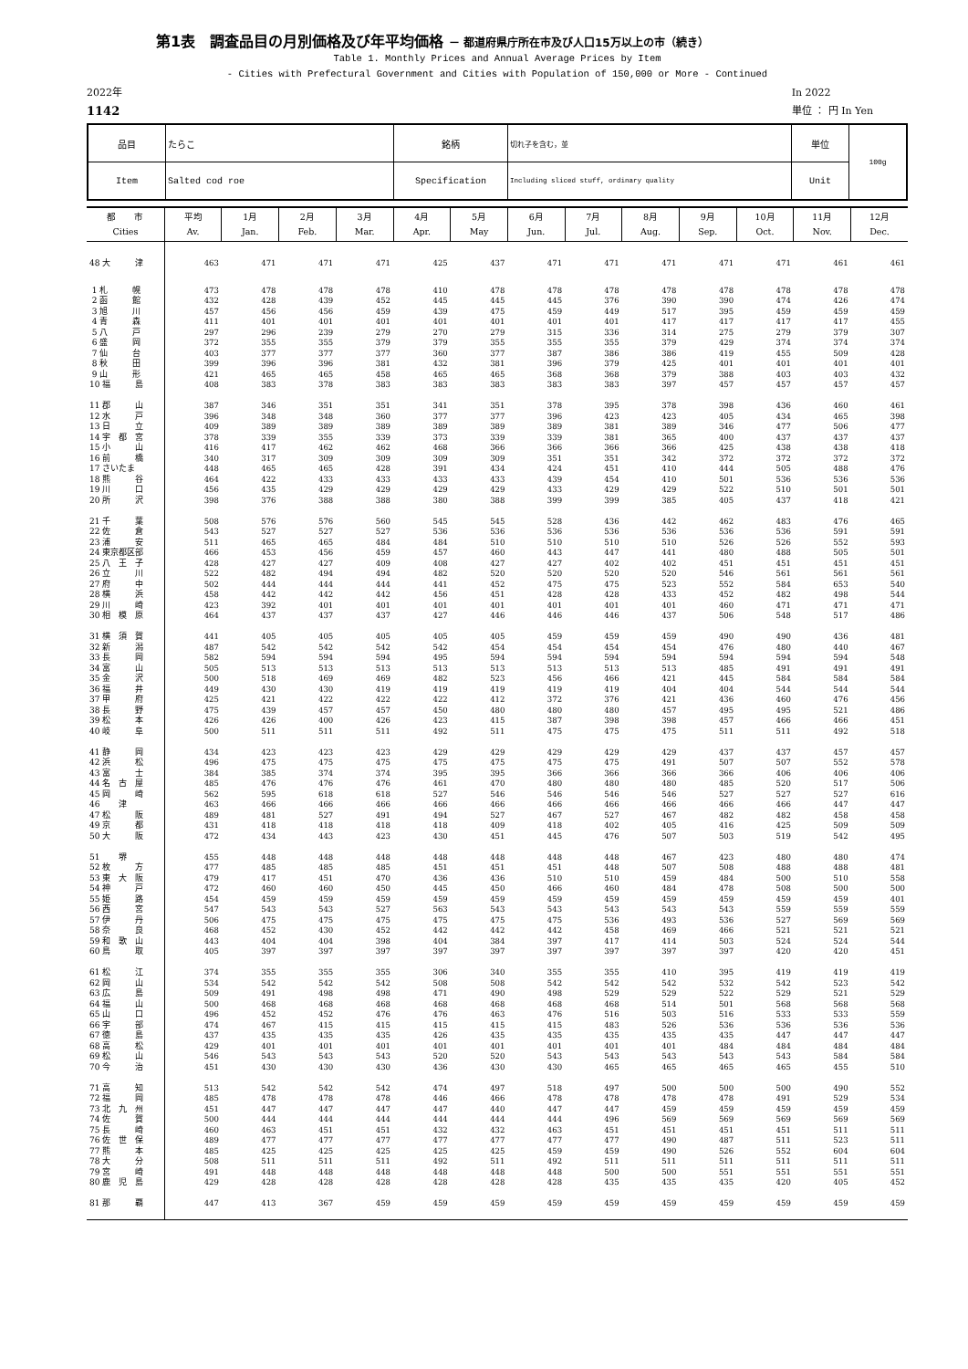第1表　調査品目の月別価格及び年平均価格 － 都道府県庁所在市及び人口15万以上の市（続き）
Table 1. Monthly Prices and Annual Average Prices by Item
- Cities with Prefectural Government and Cities with Population of 150,000 or More - Continued
2022年
1142
In 2022
単位 ： 円 In Yen
| 品目 | たらこ | 銘柄 | 切れ子を含む，並 | 単位 | 100g |
| Item | Salted cod roe | Specification | Including sliced stuff, ordinary quality | Unit | |
| 都 市 Cities | 平均 Av. | 1月 Jan. | 2月 Feb. | 3月 Mar. | 4月 Apr. | 5月 May | 6月 Jun. | 7月 Jul. | 8月 Aug. | 9月 Sep. | 10月 Oct. | 11月 Nov. | 12月 Dec. |
| --- | --- | --- | --- | --- | --- | --- | --- | --- | --- | --- | --- | --- | --- |
| 48 大 津 | 463 | 471 | 471 | 471 | 425 | 437 | 471 | 471 | 471 | 471 | 471 | 461 | 461 |
| 1 札 幌 | 473 | 478 | 478 | 478 | 410 | 478 | 478 | 478 | 478 | 478 | 478 | 478 | 478 |
| 2 函 館 | 432 | 428 | 439 | 452 | 445 | 445 | 445 | 376 | 390 | 390 | 474 | 426 | 474 |
| 3 旭 川 | 457 | 456 | 456 | 459 | 439 | 475 | 459 | 449 | 517 | 395 | 459 | 459 | 459 |
| 4 青 森 | 411 | 401 | 401 | 401 | 401 | 401 | 401 | 401 | 417 | 417 | 417 | 417 | 455 |
| 5 八 戸 | 297 | 296 | 239 | 279 | 270 | 279 | 315 | 336 | 314 | 275 | 279 | 379 | 307 |
| 6 盛 岡 | 372 | 355 | 355 | 379 | 379 | 355 | 355 | 355 | 379 | 429 | 374 | 374 | 374 |
| 7 仙 台 | 403 | 377 | 377 | 377 | 360 | 377 | 387 | 386 | 386 | 419 | 455 | 509 | 428 |
| 8 秋 田 | 399 | 396 | 396 | 381 | 432 | 381 | 396 | 379 | 425 | 401 | 401 | 401 | 401 |
| 9 山 形 | 421 | 465 | 465 | 458 | 465 | 465 | 368 | 368 | 379 | 388 | 403 | 403 | 432 |
| 10 福 島 | 408 | 383 | 378 | 383 | 383 | 383 | 383 | 383 | 397 | 457 | 457 | 457 | 457 |
| 11 郡 山 | 387 | 346 | 351 | 351 | 341 | 351 | 378 | 395 | 378 | 398 | 436 | 460 | 461 |
| 12 水 戸 | 396 | 348 | 348 | 360 | 377 | 377 | 396 | 423 | 423 | 405 | 434 | 465 | 398 |
| 13 日 立 | 409 | 389 | 389 | 389 | 389 | 389 | 389 | 381 | 389 | 346 | 477 | 506 | 477 |
| 14 宇 都 宮 | 378 | 339 | 355 | 339 | 373 | 339 | 339 | 381 | 365 | 400 | 437 | 437 | 437 |
| 15 小 山 | 416 | 417 | 462 | 462 | 468 | 366 | 366 | 366 | 366 | 425 | 438 | 438 | 418 |
| 16 前 橋 | 340 | 317 | 309 | 309 | 309 | 309 | 351 | 351 | 342 | 372 | 372 | 372 | 372 |
| 17 さいたま | 448 | 465 | 465 | 428 | 391 | 434 | 424 | 451 | 410 | 444 | 505 | 488 | 476 |
| 18 熊 谷 | 464 | 422 | 433 | 433 | 433 | 433 | 439 | 454 | 410 | 501 | 536 | 536 | 536 |
| 19 川 口 | 456 | 435 | 429 | 429 | 429 | 429 | 433 | 429 | 429 | 522 | 510 | 501 | 501 |
| 20 所 沢 | 398 | 376 | 388 | 388 | 380 | 388 | 399 | 399 | 385 | 405 | 437 | 418 | 421 |
| 21 千 葉 | 508 | 576 | 576 | 560 | 545 | 545 | 528 | 436 | 442 | 462 | 483 | 476 | 465 |
| 22 佐 倉 | 543 | 527 | 527 | 527 | 536 | 536 | 536 | 536 | 536 | 536 | 536 | 591 | 591 |
| 23 浦 安 | 511 | 465 | 465 | 484 | 484 | 510 | 510 | 510 | 510 | 526 | 526 | 552 | 593 |
| 24 東京都区部 | 466 | 453 | 456 | 459 | 457 | 460 | 443 | 447 | 441 | 480 | 488 | 505 | 501 |
| 25 八 王 子 | 428 | 427 | 427 | 409 | 408 | 427 | 427 | 402 | 402 | 451 | 451 | 451 | 451 |
| 26 立 川 | 522 | 482 | 494 | 494 | 482 | 520 | 520 | 520 | 520 | 546 | 561 | 561 | 561 |
| 27 府 中 | 502 | 444 | 444 | 444 | 441 | 452 | 475 | 475 | 523 | 552 | 584 | 653 | 540 |
| 28 横 浜 | 458 | 442 | 442 | 442 | 456 | 451 | 428 | 428 | 433 | 452 | 482 | 498 | 544 |
| 29 川 崎 | 423 | 392 | 401 | 401 | 401 | 401 | 401 | 401 | 401 | 460 | 471 | 471 | 471 |
| 30 相 模 原 | 464 | 437 | 437 | 437 | 427 | 446 | 446 | 446 | 437 | 506 | 548 | 517 | 486 |
| 31 横 須 賀 | 441 | 405 | 405 | 405 | 405 | 405 | 459 | 459 | 459 | 490 | 490 | 436 | 481 |
| 32 新 潟 | 487 | 542 | 542 | 542 | 542 | 454 | 454 | 454 | 454 | 476 | 480 | 440 | 467 |
| 33 長 岡 | 582 | 594 | 594 | 594 | 495 | 594 | 594 | 594 | 594 | 594 | 594 | 594 | 548 |
| 34 富 山 | 505 | 513 | 513 | 513 | 513 | 513 | 513 | 513 | 513 | 485 | 491 | 491 | 491 |
| 35 金 沢 | 500 | 518 | 469 | 469 | 482 | 523 | 456 | 466 | 421 | 445 | 584 | 584 | 584 |
| 36 福 井 | 449 | 430 | 430 | 419 | 419 | 419 | 419 | 419 | 404 | 404 | 544 | 544 | 544 |
| 37 甲 府 | 425 | 421 | 422 | 422 | 422 | 412 | 372 | 376 | 421 | 436 | 460 | 476 | 456 |
| 38 長 野 | 475 | 439 | 457 | 457 | 450 | 480 | 480 | 480 | 457 | 495 | 495 | 521 | 486 |
| 39 松 本 | 426 | 426 | 400 | 426 | 423 | 415 | 387 | 398 | 398 | 457 | 466 | 466 | 451 |
| 40 岐 阜 | 500 | 511 | 511 | 511 | 492 | 511 | 475 | 475 | 475 | 511 | 511 | 492 | 518 |
| 41 静 岡 | 434 | 423 | 423 | 423 | 429 | 429 | 429 | 429 | 429 | 437 | 437 | 457 | 457 |
| 42 浜 松 | 496 | 475 | 475 | 475 | 475 | 475 | 475 | 475 | 491 | 507 | 507 | 552 | 578 |
| 43 富 士 | 384 | 385 | 374 | 374 | 395 | 395 | 366 | 366 | 366 | 366 | 406 | 406 | 406 |
| 44 名 古 屋 | 485 | 476 | 476 | 476 | 461 | 470 | 480 | 480 | 480 | 485 | 520 | 517 | 506 |
| 45 岡 崎 | 562 | 595 | 618 | 618 | 527 | 546 | 546 | 546 | 546 | 527 | 527 | 527 | 616 |
| 46 津 | 463 | 466 | 466 | 466 | 466 | 466 | 466 | 466 | 466 | 466 | 466 | 447 | 447 |
| 47 松 阪 | 489 | 481 | 527 | 491 | 494 | 527 | 467 | 527 | 467 | 482 | 482 | 458 | 458 |
| 49 京 都 | 431 | 418 | 418 | 418 | 418 | 409 | 418 | 402 | 405 | 416 | 425 | 509 | 509 |
| 50 大 阪 | 472 | 434 | 443 | 423 | 430 | 451 | 445 | 476 | 507 | 503 | 519 | 542 | 495 |
| 51 堺 | 455 | 448 | 448 | 448 | 448 | 448 | 448 | 448 | 467 | 423 | 480 | 480 | 474 |
| 52 枚 方 | 477 | 485 | 485 | 485 | 451 | 451 | 451 | 448 | 507 | 508 | 488 | 488 | 481 |
| 53 東 大 阪 | 479 | 417 | 451 | 470 | 436 | 436 | 510 | 510 | 459 | 484 | 500 | 510 | 558 |
| 54 神 戸 | 472 | 460 | 460 | 450 | 445 | 450 | 466 | 460 | 484 | 478 | 508 | 500 | 500 |
| 55 姫 路 | 454 | 459 | 459 | 459 | 459 | 459 | 459 | 459 | 459 | 459 | 459 | 459 | 401 |
| 56 西 宮 | 547 | 543 | 543 | 527 | 563 | 543 | 543 | 543 | 543 | 543 | 559 | 559 | 559 |
| 57 伊 丹 | 506 | 475 | 475 | 475 | 475 | 475 | 475 | 536 | 493 | 536 | 527 | 569 | 569 |
| 58 奈 良 | 468 | 452 | 430 | 452 | 442 | 442 | 442 | 458 | 469 | 466 | 521 | 521 | 521 |
| 59 和 歌 山 | 443 | 404 | 404 | 398 | 404 | 384 | 397 | 417 | 414 | 503 | 524 | 524 | 544 |
| 60 鳥 取 | 405 | 397 | 397 | 397 | 397 | 397 | 397 | 397 | 397 | 397 | 420 | 420 | 451 |
| 61 松 江 | 374 | 355 | 355 | 355 | 306 | 340 | 355 | 355 | 410 | 395 | 419 | 419 | 419 |
| 62 岡 山 | 534 | 542 | 542 | 542 | 508 | 508 | 542 | 542 | 542 | 532 | 542 | 523 | 542 |
| 63 広 島 | 509 | 491 | 498 | 498 | 471 | 490 | 498 | 529 | 529 | 522 | 529 | 521 | 529 |
| 64 福 山 | 500 | 468 | 468 | 468 | 468 | 468 | 468 | 468 | 514 | 501 | 568 | 568 | 568 |
| 65 山 口 | 496 | 452 | 452 | 476 | 476 | 463 | 476 | 516 | 503 | 516 | 533 | 533 | 559 |
| 66 宇 部 | 474 | 467 | 415 | 415 | 415 | 415 | 415 | 483 | 526 | 536 | 536 | 536 | 536 |
| 67 徳 島 | 437 | 435 | 435 | 435 | 426 | 435 | 435 | 435 | 435 | 435 | 447 | 447 | 447 |
| 68 高 松 | 429 | 401 | 401 | 401 | 401 | 401 | 401 | 401 | 401 | 484 | 484 | 484 | 484 |
| 69 松 山 | 546 | 543 | 543 | 543 | 520 | 520 | 543 | 543 | 543 | 543 | 543 | 584 | 584 |
| 70 今 治 | 451 | 430 | 430 | 430 | 436 | 430 | 430 | 465 | 465 | 465 | 465 | 455 | 510 |
| 71 高 知 | 513 | 542 | 542 | 542 | 474 | 497 | 518 | 497 | 500 | 500 | 500 | 490 | 552 |
| 72 福 岡 | 485 | 478 | 478 | 478 | 446 | 466 | 478 | 478 | 478 | 478 | 491 | 529 | 534 |
| 73 北 九 州 | 451 | 447 | 447 | 447 | 447 | 440 | 447 | 447 | 459 | 459 | 459 | 459 | 459 |
| 74 佐 賀 | 500 | 444 | 444 | 444 | 444 | 444 | 444 | 496 | 569 | 569 | 569 | 569 | 569 |
| 75 長 崎 | 460 | 463 | 451 | 451 | 432 | 432 | 463 | 451 | 451 | 451 | 451 | 511 | 511 |
| 76 佐 世 保 | 489 | 477 | 477 | 477 | 477 | 477 | 477 | 477 | 490 | 487 | 511 | 523 | 511 |
| 77 熊 本 | 485 | 425 | 425 | 425 | 425 | 425 | 459 | 459 | 490 | 526 | 552 | 604 | 604 |
| 78 大 分 | 508 | 511 | 511 | 511 | 492 | 511 | 492 | 511 | 511 | 511 | 511 | 511 | 511 |
| 79 宮 崎 | 491 | 448 | 448 | 448 | 448 | 448 | 448 | 500 | 500 | 551 | 551 | 551 | 551 |
| 80 鹿 児 島 | 429 | 428 | 428 | 428 | 428 | 428 | 428 | 435 | 435 | 435 | 420 | 405 | 452 |
| 81 那 覇 | 447 | 413 | 367 | 459 | 459 | 459 | 459 | 459 | 459 | 459 | 459 | 459 | 459 |